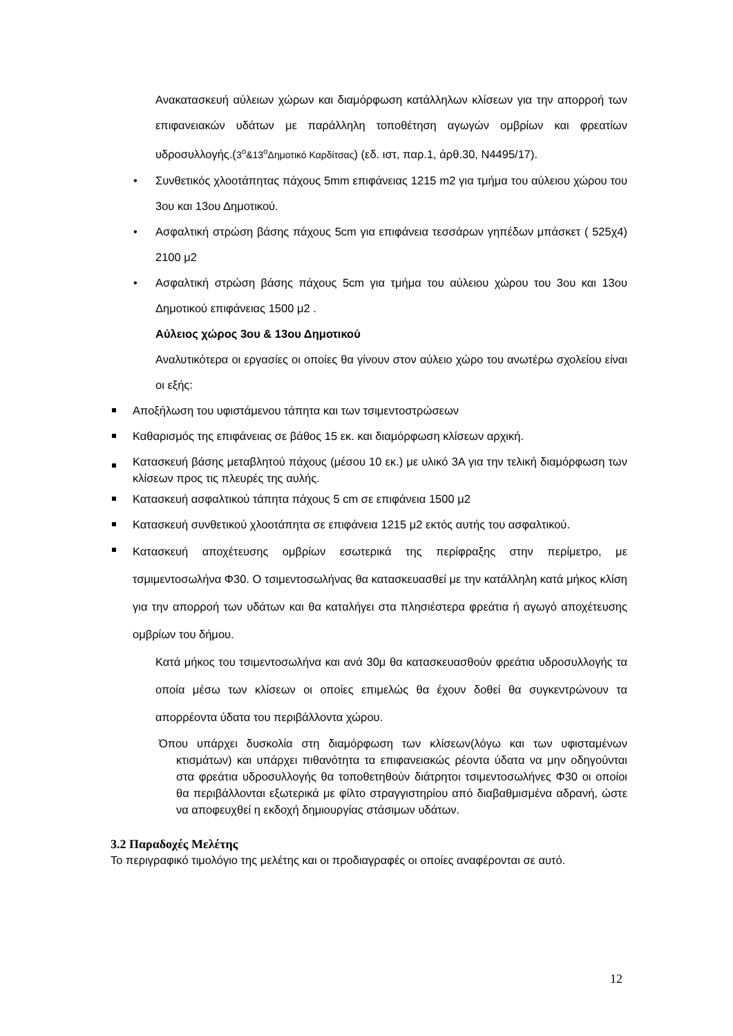Ανακατασκευή αύλειων χώρων και διαμόρφωση κατάλληλων κλίσεων για την απορροή των επιφανειακών υδάτων με παράλληλη τοποθέτηση αγωγών ομβρίων και φρεατίων υδροσυλλογής.(3<sup>ο</sup>&13<sup>ο</sup>Δημοτικό Καρδίτσας) (εδ. ιστ, παρ.1, άρθ.30, Ν4495/17).
Συνθετικός χλοοτάπητας πάχους 5mm επιφάνειας 1215 m2 για τμήμα του αύλειου χώρου του 3ου και 13ου Δημοτικού.
Ασφαλτική στρώση βάσης πάχους 5cm για επιφάνεια τεσσάρων γηπέδων μπάσκετ ( 525χ4) 2100 μ2
Ασφαλτική στρώση βάσης πάχους 5cm για τμήμα του αύλειου χώρου του 3ου και 13ου Δημοτικού επιφάνειας 1500 μ2 .
Αύλειος χώρος 3ου & 13ου Δημοτικού
Αναλυτικότερα οι εργασίες οι οποίες θα γίνουν στον αύλειο χώρο του ανωτέρω σχολείου είναι οι εξής:
Αποξήλωση του υφιστάμενου τάπητα και των τσιμεντοστρώσεων
Καθαρισμός της επιφάνειας σε βάθος 15 εκ. και διαμόρφωση κλίσεων αρχική.
Κατασκευή βάσης μεταβλητού πάχους (μέσου 10 εκ.) με υλικό 3Α για την τελική διαμόρφωση των κλίσεων προς τις πλευρές της αυλής.
Κατασκευή ασφαλτικού τάπητα πάχους 5 cm σε επιφάνεια 1500 μ2
Κατασκευή συνθετικού χλοοτάπητα σε επιφάνεια 1215 μ2 εκτός αυτής του ασφαλτικού.
Κατασκευή αποχέτευσης ομβρίων εσωτερικά της περίφραξης στην περίμετρο, με τσμιμεντοσωλήνα Φ30. Ο τσιμεντοσωλήνας θα κατασκευασθεί με την κατάλληλη κατά μήκος κλίση για την απορροή των υδάτων και θα καταλήγει στα πλησιέστερα φρεάτια ή αγωγό αποχέτευσης ομβρίων του δήμου.
Κατά μήκος του τσιμεντοσωλήνα και ανά 30μ θα κατασκευασθούν φρεάτια υδροσυλλογής τα οποία μέσω των κλίσεων οι οποίες επιμελώς θα έχουν δοθεί θα συγκεντρώνουν τα απορρέοντα ύδατα του περιβάλλοντα χώρου.
Όπου υπάρχει δυσκολία στη διαμόρφωση των κλίσεων(λόγω και των υφισταμένων κτισμάτων) και υπάρχει πιθανότητα τα επιφανειακώς ρέοντα ύδατα να μην οδηγούνται στα φρεάτια υδροσυλλογής θα τοποθετηθούν διάτρητοι τσιμεντοσωλήνες Φ30 οι οποίοι θα περιβάλλονται εξωτερικά με φίλτο στραγγιστηρίου από διαβαθμισμένα αδρανή, ώστε να αποφευχθεί η εκδοχή δημιουργίας στάσιμων υδάτων.
3.2 Παραδοχές Μελέτης
Το περιγραφικό τιμολόγιο της μελέτης και οι προδιαγραφές οι οποίες αναφέρονται σε αυτό.
12